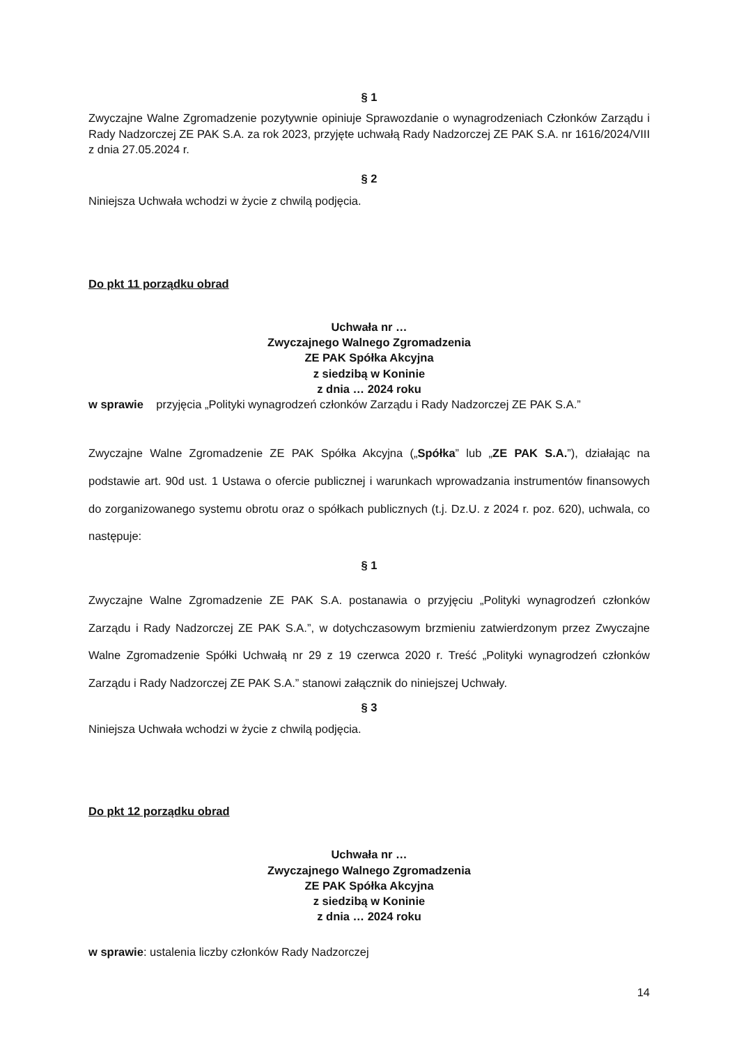§ 1
Zwyczajne Walne Zgromadzenie pozytywnie opiniuje Sprawozdanie o wynagrodzeniach Członków Zarządu i Rady Nadzorczej ZE PAK S.A. za rok 2023, przyjęte uchwałą Rady Nadzorczej ZE PAK S.A. nr 1616/2024/VIII z dnia 27.05.2024 r.
§ 2
Niniejsza Uchwała wchodzi w życie z chwilą podjęcia.
Do pkt 11 porządku obrad
Uchwała nr …
Zwyczajnego Walnego Zgromadzenia
ZE PAK Spółka Akcyjna
z siedzibą w Koninie
z dnia … 2024 roku
w sprawie przyjęcia „Polityki wynagrodzeń członków Zarządu i Rady Nadzorczej ZE PAK S.A.”
Zwyczajne Walne Zgromadzenie ZE PAK Spółka Akcyjna („Spółka” lub „ZE PAK S.A.”), działając na podstawie art. 90d ust. 1 Ustawa o ofercie publicznej i warunkach wprowadzania instrumentów finansowych do zorganizowanego systemu obrotu oraz o spółkach publicznych (t.j. Dz.U. z 2024 r. poz. 620), uchwala, co następuje:
§ 1
Zwyczajne Walne Zgromadzenie ZE PAK S.A. postanawia o przyjęciu „Polityki wynagrodzeń członków Zarządu i Rady Nadzorczej ZE PAK S.A.”, w dotychczasowym brzmieniu zatwierdzonym przez Zwyczajne Walne Zgromadzenie Spółki Uchwałą nr 29 z 19 czerwca 2020 r. Treść „Polityki wynagrodzeń członków Zarządu i Rady Nadzorczej ZE PAK S.A.” stanowi załącznik do niniejszej Uchwały.
§ 3
Niniejsza Uchwała wchodzi w życie z chwilą podjęcia.
Do pkt 12 porządku obrad
Uchwała nr …
Zwyczajnego Walnego Zgromadzenia
ZE PAK Spółka Akcyjna
z siedzibą w Koninie
z dnia … 2024 roku
w sprawie: ustalenia liczby członków Rady Nadzorczej
14